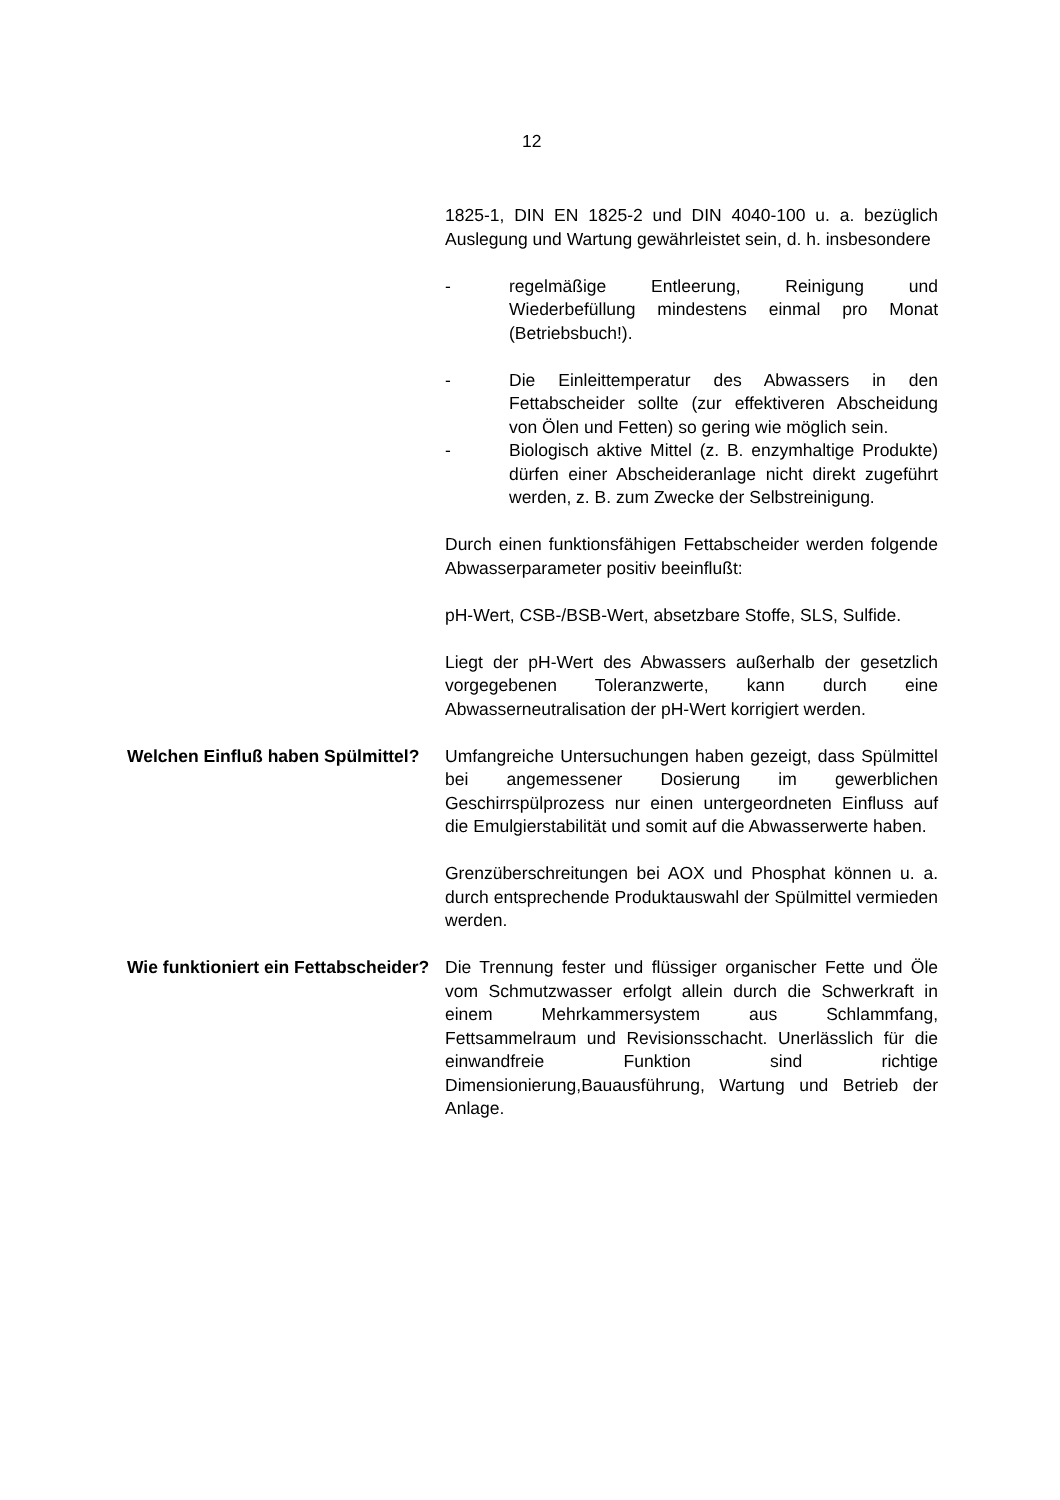12
1825-1, DIN EN 1825-2 und DIN 4040-100 u. a. bezüglich Auslegung und Wartung gewährleistet sein, d. h. insbesondere
- regelmäßige Entleerung, Reinigung und Wiederbefüllung mindestens einmal pro Monat (Betriebsbuch!).
- Die Einleittemperatur des Abwassers in den Fettabscheider sollte (zur effektiveren Abscheidung von Ölen und Fetten) so gering wie möglich sein.
- Biologisch aktive Mittel (z. B. enzymhaltige Produkte) dürfen einer Abscheideranlage nicht direkt zugeführt werden, z. B. zum Zwecke der Selbstreinigung.
Durch einen funktionsfähigen Fettabscheider werden folgende Abwasserparameter positiv beeinflußt:
pH-Wert, CSB-/BSB-Wert, absetzbare Stoffe, SLS, Sulfide.
Liegt der pH-Wert des Abwassers außerhalb der gesetzlich vorgegebenen Toleranzwerte, kann durch eine Abwasserneutralisation der pH-Wert korrigiert werden.
Welchen Einfluß haben Spülmittel?
Umfangreiche Untersuchungen haben gezeigt, dass Spülmittel bei angemessener Dosierung im gewerblichen Geschirrspülprozess nur einen untergeordneten Einfluss auf die Emulgierstabilität und somit auf die Abwasserwerte haben.
Grenzüberschreitungen bei AOX und Phosphat können u. a. durch entsprechende Produktauswahl der Spülmittel vermieden werden.
Wie funktioniert ein Fettabscheider?
Die Trennung fester und flüssiger organischer Fette und Öle vom Schmutzwasser erfolgt allein durch die Schwerkraft in einem Mehrkammersystem aus Schlammfang, Fettsammelraum und Revisionsschacht. Unerlässlich für die einwandfreie Funktion sind richtige Dimensionierung,Bauausführung, Wartung und Betrieb der Anlage.